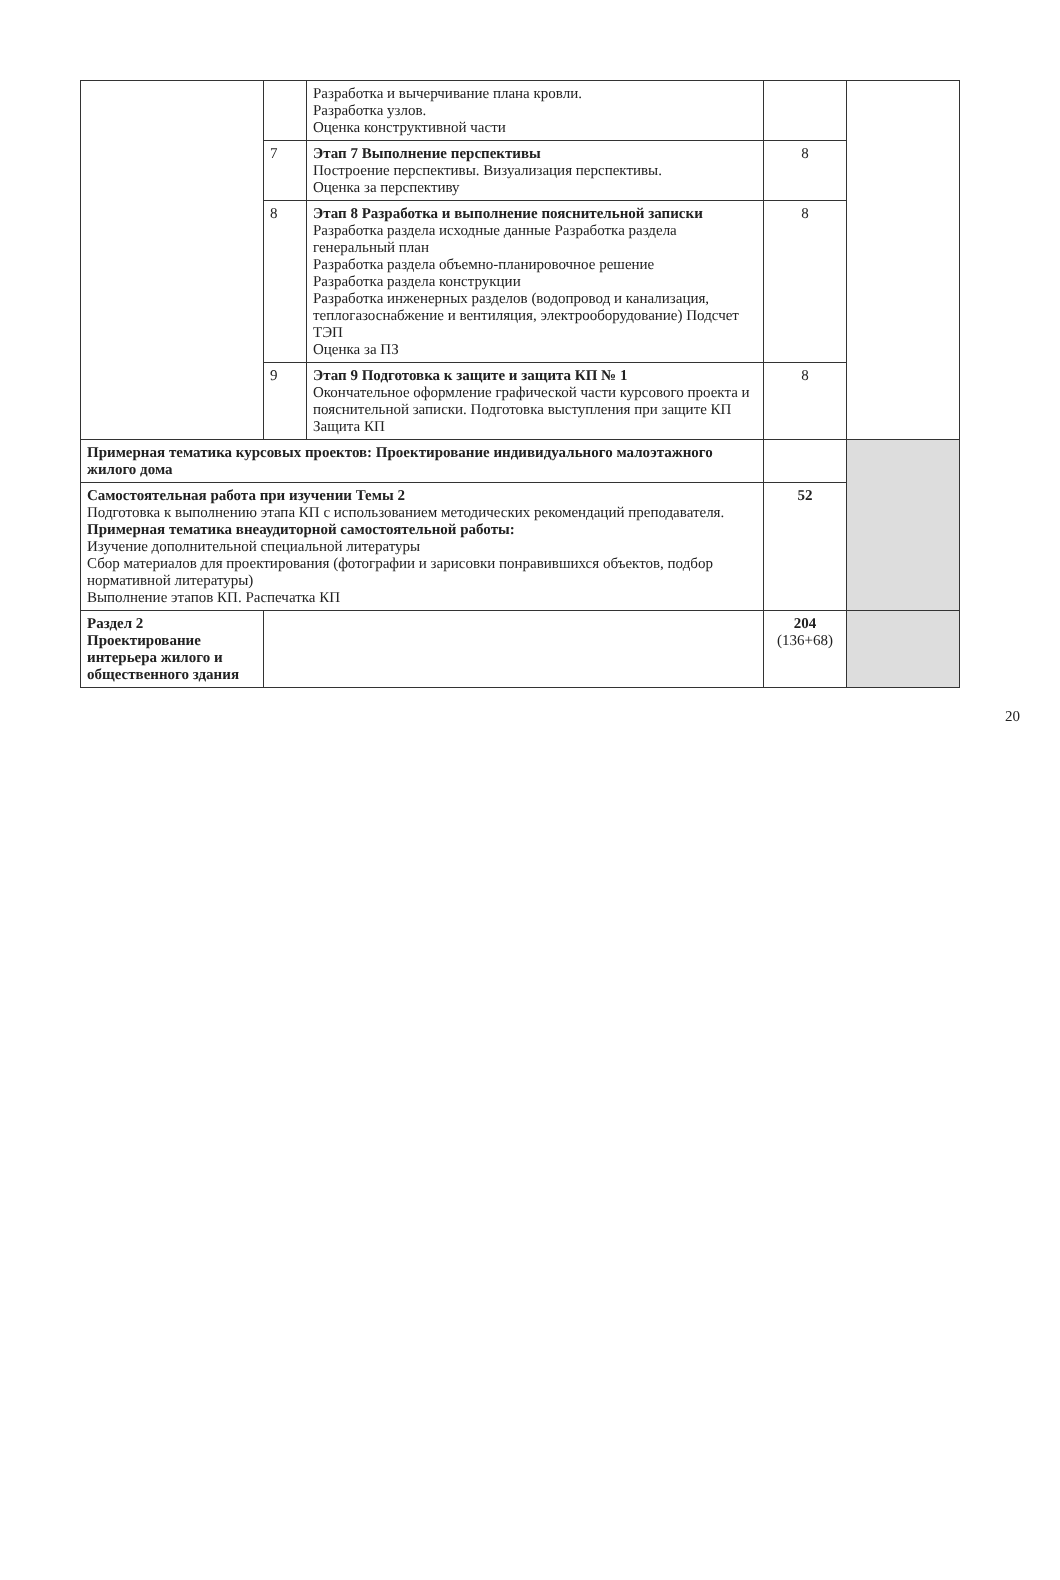| | | Разработка и вычерчивание плана кровли. Разработка узлов. Оценка конструктивной части | | |
| | 7 | Этап 7 Выполнение перспективы Построение перспективы. Визуализация перспективы. Оценка за перспективу | 8 | |
| | 8 | Этап 8 Разработка и выполнение пояснительной записки Разработка раздела исходные данные Разработка раздела генеральный план Разработка раздела объемно-планировочное решение Разработка раздела конструкции Разработка инженерных разделов (водопровод и канализация, теплогазоснабжение и вентиляция, электрооборудование) Подсчет ТЭП Оценка за ПЗ | 8 | |
| | 9 | Этап 9 Подготовка к защите и защита КП № 1 Окончательное оформление графической части курсового проекта и пояснительной записки. Подготовка выступления при защите КП Защита КП | 8 | |
| Примерная тематика курсовых проектов: Проектирование индивидуального малоэтажного жилого дома | | | | |
| Самостоятельная работа при изучении Темы 2 Подготовка к выполнению этапа КП с использованием методических рекомендаций преподавателя. Примерная тематика внеаудиторной самостоятельной работы: Изучение дополнительной специальной литературы Сбор материалов для проектирования (фотографии и зарисовки понравившихся объектов, подбор нормативной литературы) Выполнение этапов КП. Распечатка КП | | | 52 | |
| Раздел 2 Проектирование интерьера жилого и общественного здания | | | 204 (136+68) | |
20